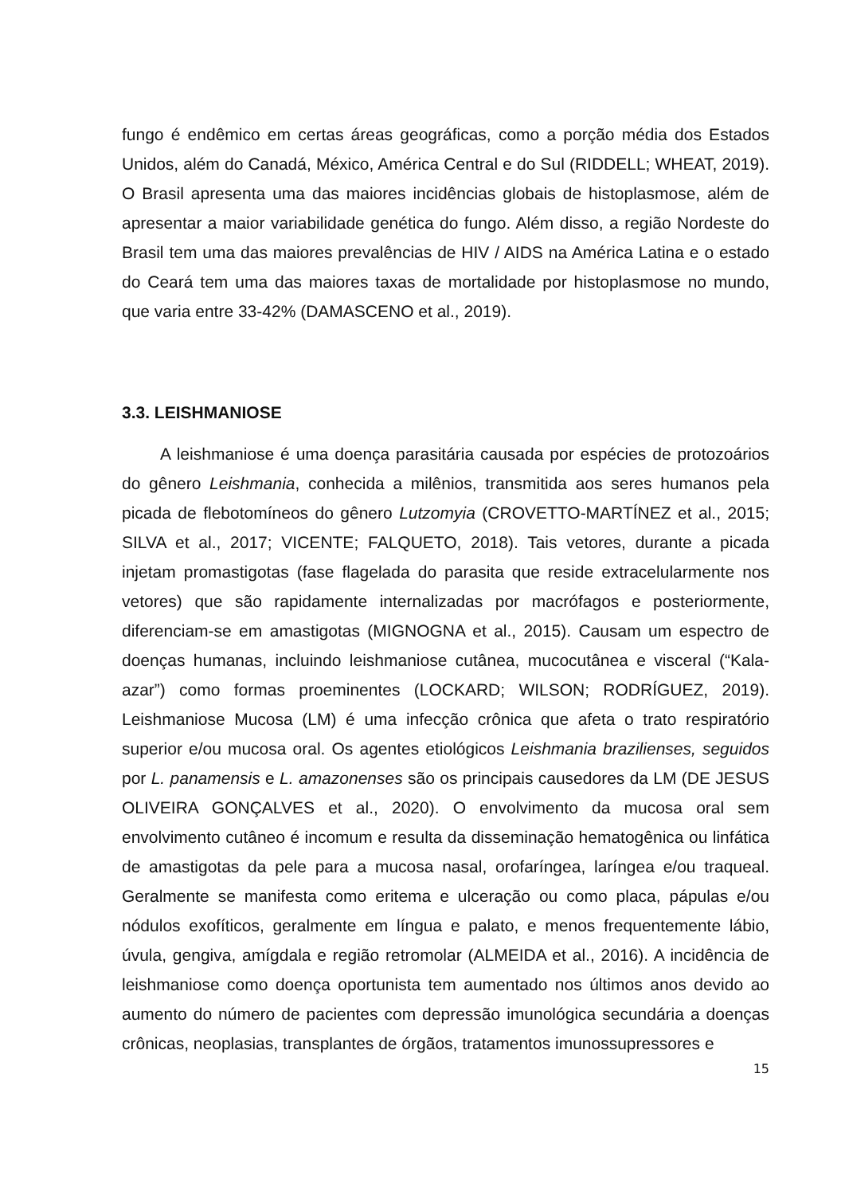fungo é endêmico em certas áreas geográficas, como a porção média dos Estados Unidos, além do Canadá, México, América Central e do Sul (RIDDELL; WHEAT, 2019). O Brasil apresenta uma das maiores incidências globais de histoplasmose, além de apresentar a maior variabilidade genética do fungo. Além disso, a região Nordeste do Brasil tem uma das maiores prevalências de HIV / AIDS na América Latina e o estado do Ceará tem uma das maiores taxas de mortalidade por histoplasmose no mundo, que varia entre 33-42% (DAMASCENO et al., 2019).
3.3. LEISHMANIOSE
A leishmaniose é uma doença parasitária causada por espécies de protozoários do gênero Leishmania, conhecida a milênios, transmitida aos seres humanos pela picada de flebotomíneos do gênero Lutzomyia (CROVETTO-MARTÍNEZ et al., 2015; SILVA et al., 2017; VICENTE; FALQUETO, 2018). Tais vetores, durante a picada injetam promastigotas (fase flagelada do parasita que reside extracelularmente nos vetores) que são rapidamente internalizadas por macrófagos e posteriormente, diferenciam-se em amastigotas (MIGNOGNA et al., 2015). Causam um espectro de doenças humanas, incluindo leishmaniose cutânea, mucocutânea e visceral (“Kala-azar”) como formas proeminentes (LOCKARD; WILSON; RODRÍGUEZ, 2019). Leishmaniose Mucosa (LM) é uma infecção crônica que afeta o trato respiratório superior e/ou mucosa oral. Os agentes etiológicos Leishmania brazilienses, seguidos por L. panamensis e L. amazonenses são os principais causedores da LM (DE JESUS OLIVEIRA GONÇALVES et al., 2020). O envolvimento da mucosa oral sem envolvimento cutâneo é incomum e resulta da disseminação hematogênica ou linfática de amastigotas da pele para a mucosa nasal, orofaríngea, laríngea e/ou traqueal. Geralmente se manifesta como eritema e ulceração ou como placa, pápulas e/ou nódulos exofíticos, geralmente em língua e palato, e menos frequentemente lábio, úvula, gengiva, amígdala e região retromolar (ALMEIDA et al., 2016). A incidência de leishmaniose como doença oportunista tem aumentado nos últimos anos devido ao aumento do número de pacientes com depressão imunológica secundária a doenças crônicas, neoplasias, transplantes de órgãos, tratamentos imunossupressores e
15